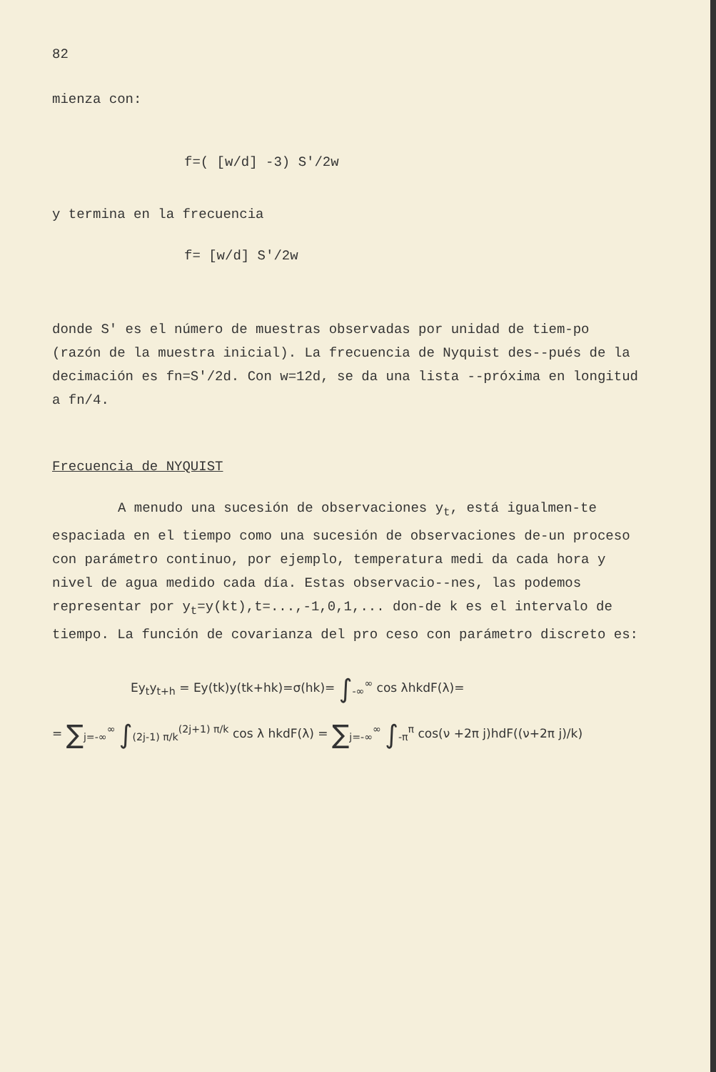82
mienza con:
f=( [w/d] -3) S'/2w
y termina en la frecuencia
f= [w/d] S'/2w
donde S' es el número de muestras observadas por unidad de tiem-po (razón de la muestra inicial). La frecuencia de Nyquist des--pués de la decimación es fn=S'/2d. Con w=12d, se da una lista --próxima en longitud a fn/4.
Frecuencia de NYQUIST
A menudo una sucesión de observaciones y<sub>t</sub>, está igualmen-te espaciada en el tiempo como una sucesión de observaciones de-un proceso con parámetro continuo, por ejemplo, temperatura medi da cada hora y nivel de agua medido cada día. Estas observacio--nes, las podemos representar por y<sub>t</sub>=y(kt),t=...,-1,0,1,... don-de k es el intervalo de tiempo. La función de covarianza del pro ceso con parámetro discreto es:
Ey<sub>t</sub>y<sub>t+h</sub> = Ey(tk)y(tk+hk)=σ(hk)= ∫<sub>-∞</sub><sup>∞</sup> cos λhkdF(λ)=
= ∑<sub>j=-∞</sub><sup>∞</sup> ∫<sub>(2j-1) π/k</sub><sup>(2j+1) π/k</sup> cos λ hkdF(λ) = ∑<sub>j=-∞</sub><sup>∞</sup> ∫<sub>-π</sub><sup>π</sup> cos(ν +2π j)hdF((ν+2π j)/k)